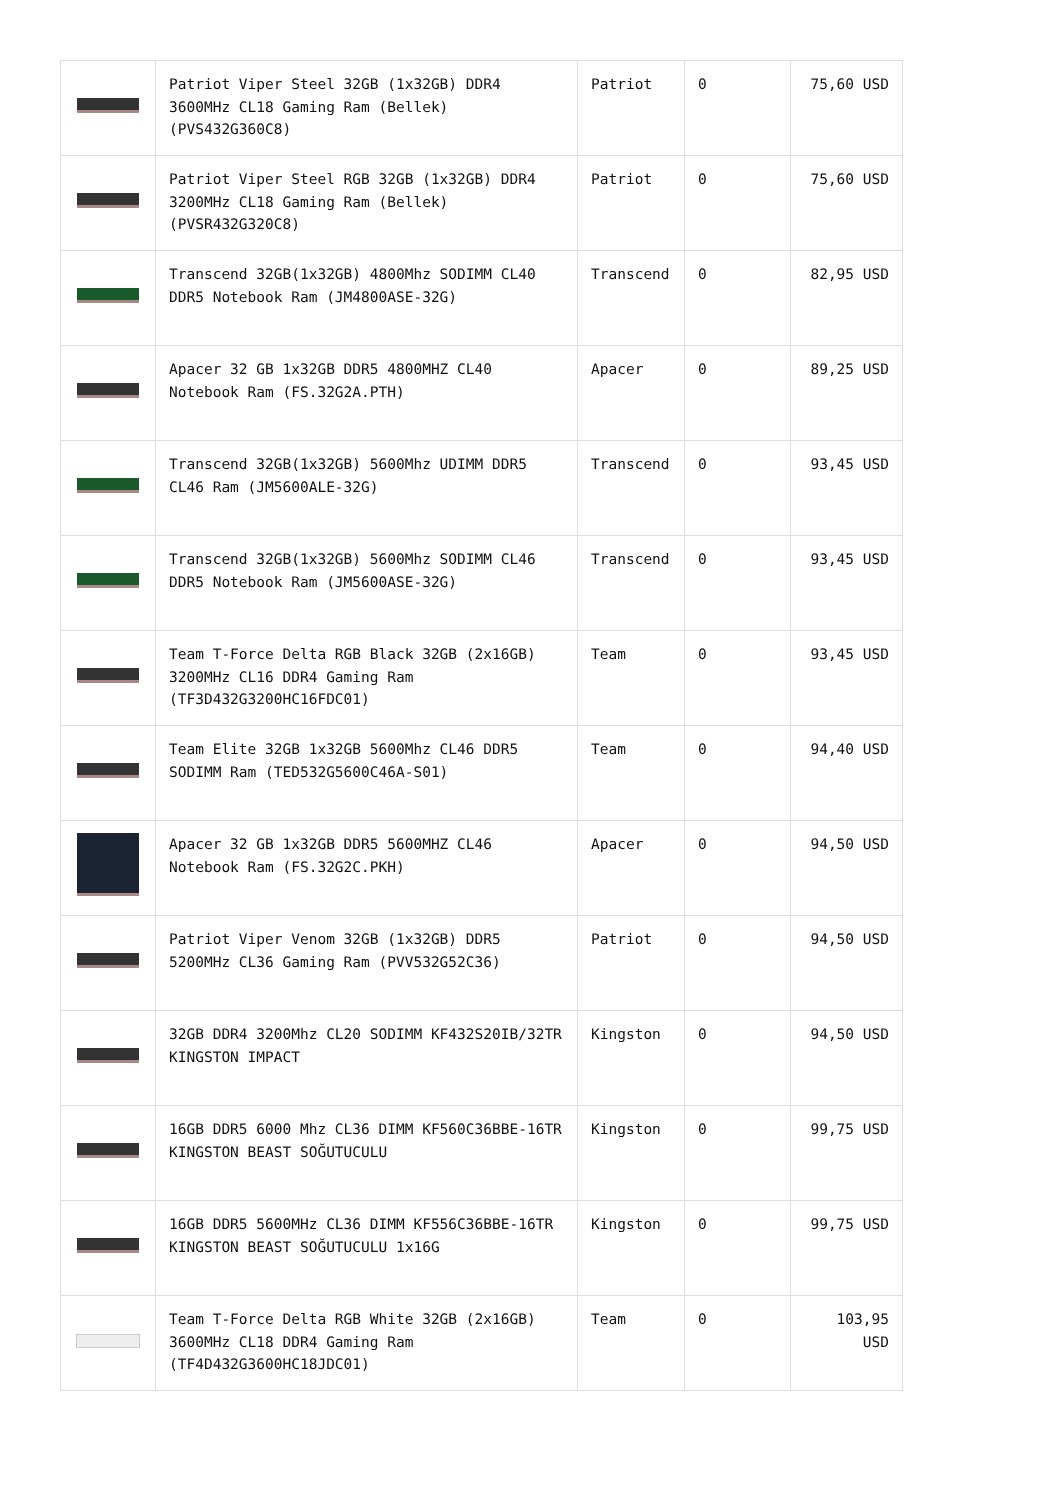| | Patriot Viper Steel 32GB (1x32GB) DDR4 3600MHz CL18 Gaming Ram (Bellek) (PVS432G360C8) | Patriot | 0 | 75,60 USD |
| | Patriot Viper Steel RGB 32GB (1x32GB) DDR4 3200MHz CL18 Gaming Ram (Bellek) (PVSR432G320C8) | Patriot | 0 | 75,60 USD |
| | Transcend 32GB(1x32GB) 4800Mhz SODIMM CL40 DDR5 Notebook Ram (JM4800ASE-32G) | Transcend | 0 | 82,95 USD |
| | Apacer 32 GB 1x32GB DDR5 4800MHZ CL40 Notebook Ram (FS.32G2A.PTH) | Apacer | 0 | 89,25 USD |
| | Transcend 32GB(1x32GB) 5600Mhz UDIMM DDR5 CL46 Ram (JM5600ALE-32G) | Transcend | 0 | 93,45 USD |
| | Transcend 32GB(1x32GB) 5600Mhz SODIMM CL46 DDR5 Notebook Ram (JM5600ASE-32G) | Transcend | 0 | 93,45 USD |
| | Team T-Force Delta RGB Black 32GB (2x16GB) 3200MHz CL16 DDR4 Gaming Ram (TF3D432G3200HC16FDC01) | Team | 0 | 93,45 USD |
| | Team Elite 32GB 1x32GB 5600Mhz CL46 DDR5 SODIMM Ram (TED532G5600C46A-S01) | Team | 0 | 94,40 USD |
| | Apacer 32 GB 1x32GB DDR5 5600MHZ CL46 Notebook Ram (FS.32G2C.PKH) | Apacer | 0 | 94,50 USD |
| | Patriot Viper Venom 32GB (1x32GB) DDR5 5200MHz CL36 Gaming Ram (PVV532G52C36) | Patriot | 0 | 94,50 USD |
| | 32GB DDR4 3200Mhz CL20 SODIMM KF432S20IB/32TR KINGSTON IMPACT | Kingston | 0 | 94,50 USD |
| | 16GB DDR5 6000 Mhz CL36 DIMM KF560C36BBE-16TR KINGSTON BEAST SOĞUTUCULU | Kingston | 0 | 99,75 USD |
| | 16GB DDR5 5600MHz CL36 DIMM KF556C36BBE-16TR KINGSTON BEAST SOĞUTUCULU 1x16G | Kingston | 0 | 99,75 USD |
| | Team T-Force Delta RGB White 32GB (2x16GB) 3600MHz CL18 DDR4 Gaming Ram (TF4D432G3600HC18JDC01) | Team | 0 | 103,95 USD |